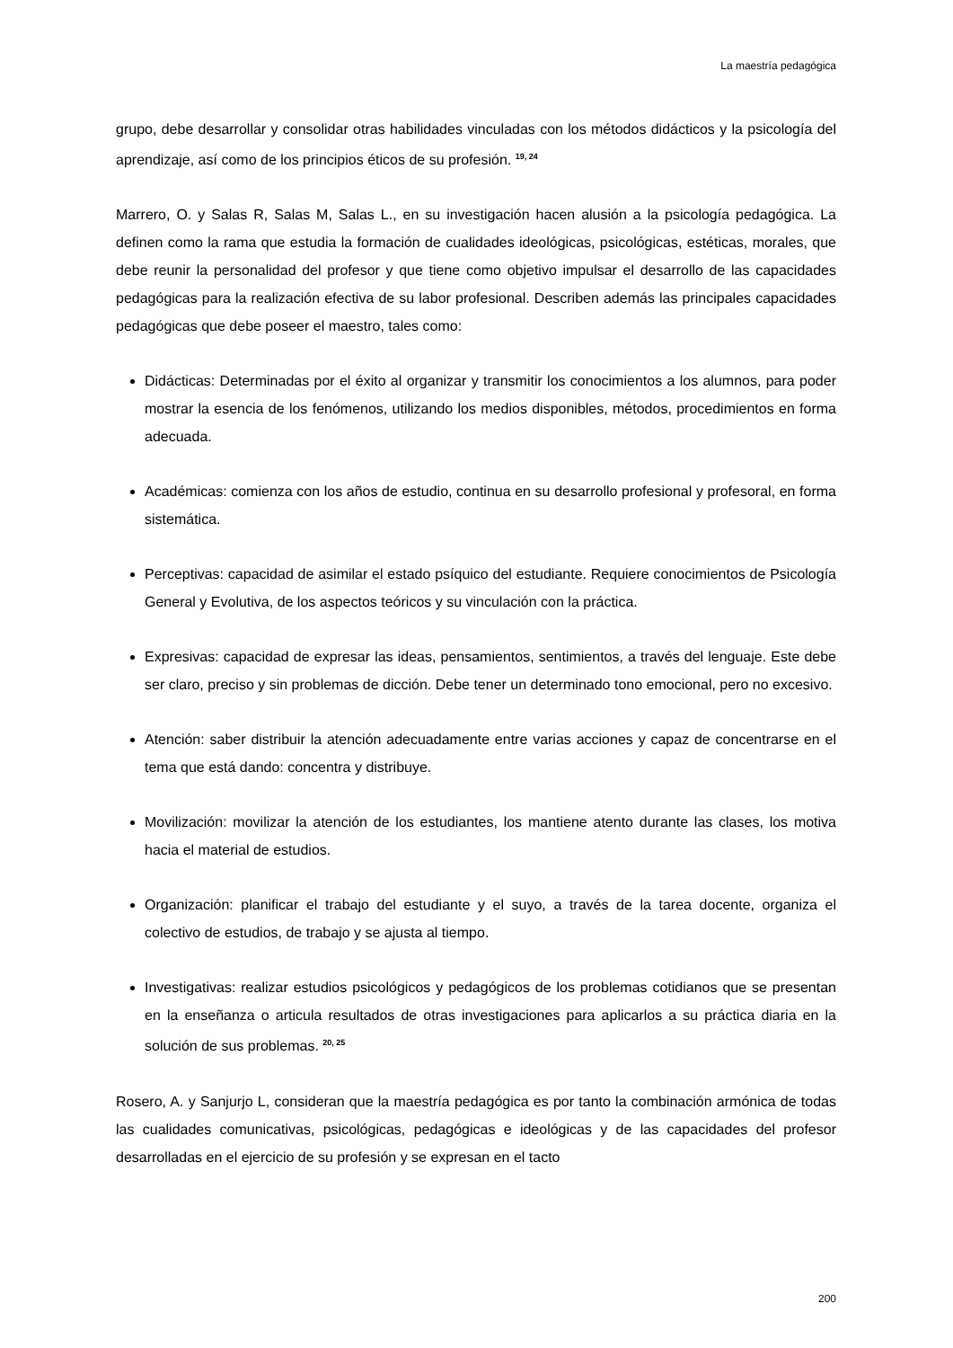La maestría pedagógica
grupo, debe desarrollar y consolidar otras habilidades vinculadas con los métodos didácticos y la psicología del aprendizaje, así como de los principios éticos de su profesión. <sup>19, 24</sup>
Marrero, O. y Salas R, Salas M, Salas L., en su investigación hacen alusión a la psicología pedagógica. La definen como la rama que estudia la formación de cualidades ideológicas, psicológicas, estéticas, morales, que debe reunir la personalidad del profesor y que tiene como objetivo impulsar el desarrollo de las capacidades pedagógicas para la realización efectiva de su labor profesional. Describen además las principales capacidades pedagógicas que debe poseer el maestro, tales como:
Didácticas: Determinadas por el éxito al organizar y transmitir los conocimientos a los alumnos, para poder mostrar la esencia de los fenómenos, utilizando los medios disponibles, métodos, procedimientos en forma adecuada.
Académicas: comienza con los años de estudio, continua en su desarrollo profesional y profesoral, en forma sistemática.
Perceptivas: capacidad de asimilar el estado psíquico del estudiante. Requiere conocimientos de Psicología General y Evolutiva, de los aspectos teóricos y su vinculación con la práctica.
Expresivas: capacidad de expresar las ideas, pensamientos, sentimientos, a través del lenguaje. Este debe ser claro, preciso y sin problemas de dicción. Debe tener un determinado tono emocional, pero no excesivo.
Atención: saber distribuir la atención adecuadamente entre varias acciones y capaz de concentrarse en el tema que está dando: concentra y distribuye.
Movilización: movilizar la atención de los estudiantes, los mantiene atento durante las clases, los motiva hacia el material de estudios.
Organización: planificar el trabajo del estudiante y el suyo, a través de la tarea docente, organiza el colectivo de estudios, de trabajo y se ajusta al tiempo.
Investigativas: realizar estudios psicológicos y pedagógicos de los problemas cotidianos que se presentan en la enseñanza o articula resultados de otras investigaciones para aplicarlos a su práctica diaria en la solución de sus problemas. <sup>20, 25</sup>
Rosero, A. y Sanjurjo L, consideran que la maestría pedagógica es por tanto la combinación armónica de todas las cualidades comunicativas, psicológicas, pedagógicas e ideológicas y de las capacidades del profesor desarrolladas en el ejercicio de su profesión y se expresan en el tacto
200